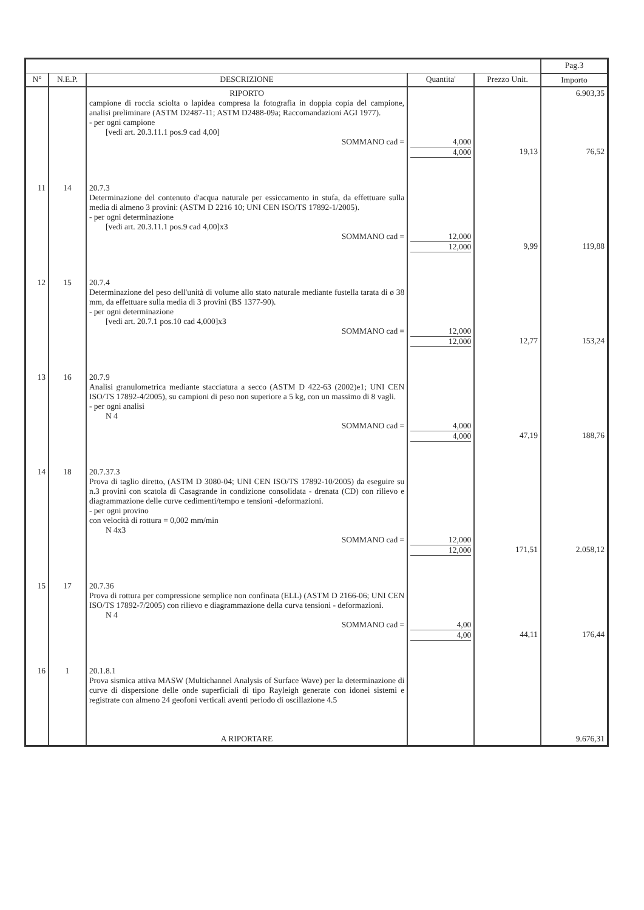| | | | | | Pag.3 |
| N° | N.E.P. | DESCRIZIONE | Quantita' | Prezzo Unit. | Importo |
| | | RIPORTO campione di roccia sciolta o lapidea compresa la fotografia in doppia copia del campione, analisi preliminare (ASTM D2487-11; ASTM D2488-09a; Raccomandazioni AGI 1977). - per ogni campione [vedi art. 20.3.11.1 pos.9 cad 4,00] SOMMANO cad = | 4,000 4,000 | 19,13 | 6.903,35 76,52 |
| 11 | 14 | 20.7.3 Determinazione del contenuto d'acqua naturale per essiccamento in stufa, da effettuare sulla media di almeno 3 provini: (ASTM D 2216 10; UNI CEN ISO/TS 17892-1/2005). - per ogni determinazione [vedi art. 20.3.11.1 pos.9 cad 4,00]x3 SOMMANO cad = | 12,000 12,000 | 9,99 | 119,88 |
| 12 | 15 | 20.7.4 Determinazione del peso dell'unità di volume allo stato naturale mediante fustella tarata di ø 38 mm, da effettuare sulla media di 3 provini (BS 1377-90). - per ogni determinazione [vedi art. 20.7.1 pos.10 cad 4,000]x3 SOMMANO cad = | 12,000 12,000 | 12,77 | 153,24 |
| 13 | 16 | 20.7.9 Analisi granulometrica mediante stacciatura a secco (ASTM D 422-63 (2002)e1; UNI CEN ISO/TS 17892-4/2005), su campioni di peso non superiore a 5 kg, con un massimo di 8 vagli. - per ogni analisi N 4 SOMMANO cad = | 4,000 4,000 | 47,19 | 188,76 |
| 14 | 18 | 20.7.37.3 Prova di taglio diretto, (ASTM D 3080-04; UNI CEN ISO/TS 17892-10/2005) da eseguire su n.3 provini con scatola di Casagrande in condizione consolidata - drenata (CD) con rilievo e diagrammazione delle curve cedimenti/tempo e tensioni -deformazioni. - per ogni provino con velocità di rottura = 0,002 mm/min N 4x3 SOMMANO cad = | 12,000 12,000 | 171,51 | 2.058,12 |
| 15 | 17 | 20.7.36 Prova di rottura per compressione semplice non confinata (ELL) (ASTM D 2166-06; UNI CEN ISO/TS 17892-7/2005) con rilievo e diagrammazione della curva tensioni - deformazioni. N 4 SOMMANO cad = | 4,00 4,00 | 44,11 | 176,44 |
| 16 | 1 | 20.1.8.1 Prova sismica attiva MASW (Multichannel Analysis of Surface Wave) per la determinazione di curve di dispersione delle onde superficiali di tipo Rayleigh generate con idonei sistemi e registrate con almeno 24 geofoni verticali aventi periodo di oscillazione 4.5 A RIPORTARE | | | 9.676,31 |